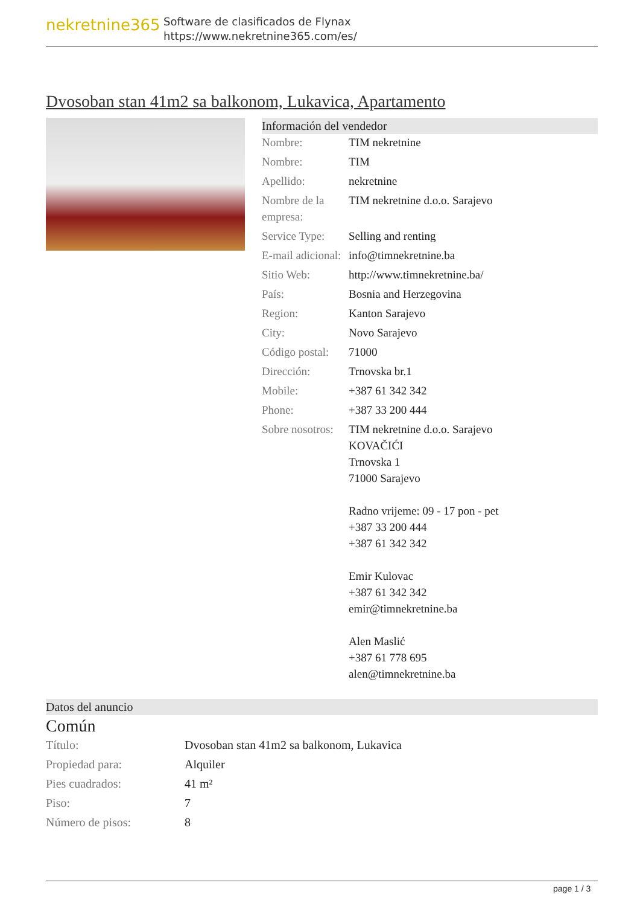nekretnine365
Software de clasificados de Flynax
https://www.nekretnine365.com/es/
Dvosoban stan 41m2 sa balkonom, Lukavica, Apartamento
Información del vendedor
| Nombre: | TIM nekretnine |
| Nombre: | TIM |
| Apellido: | nekretnine |
| Nombre de la empresa: | TIM nekretnine d.o.o. Sarajevo |
| Service Type: | Selling and renting |
| E-mail adicional: | info@timnekretnine.ba |
| Sitio Web: | http://www.timnekretnine.ba/ |
| País: | Bosnia and Herzegovina |
| Region: | Kanton Sarajevo |
| City: | Novo Sarajevo |
| Código postal: | 71000 |
| Dirección: | Trnovska br.1 |
| Mobile: | +387 61 342 342 |
| Phone: | +387 33 200 444 |
| Sobre nosotros: | TIM nekretnine d.o.o. Sarajevo KOVAČIĆI Trnovska 1 71000 Sarajevo Radno vrijeme: 09 - 17 pon - pet +387 33 200 444 +387 61 342 342 Emir Kulovac +387 61 342 342 emir@timnekretnine.ba Alen Maslić +387 61 778 695 alen@timnekretnine.ba |
Datos del anuncio
Común
| Título: | Dvosoban stan 41m2 sa balkonom, Lukavica |
| Propiedad para: | Alquiler |
| Pies cuadrados: | 41 m² |
| Piso: | 7 |
| Número de pisos: | 8 |
page 1 / 3